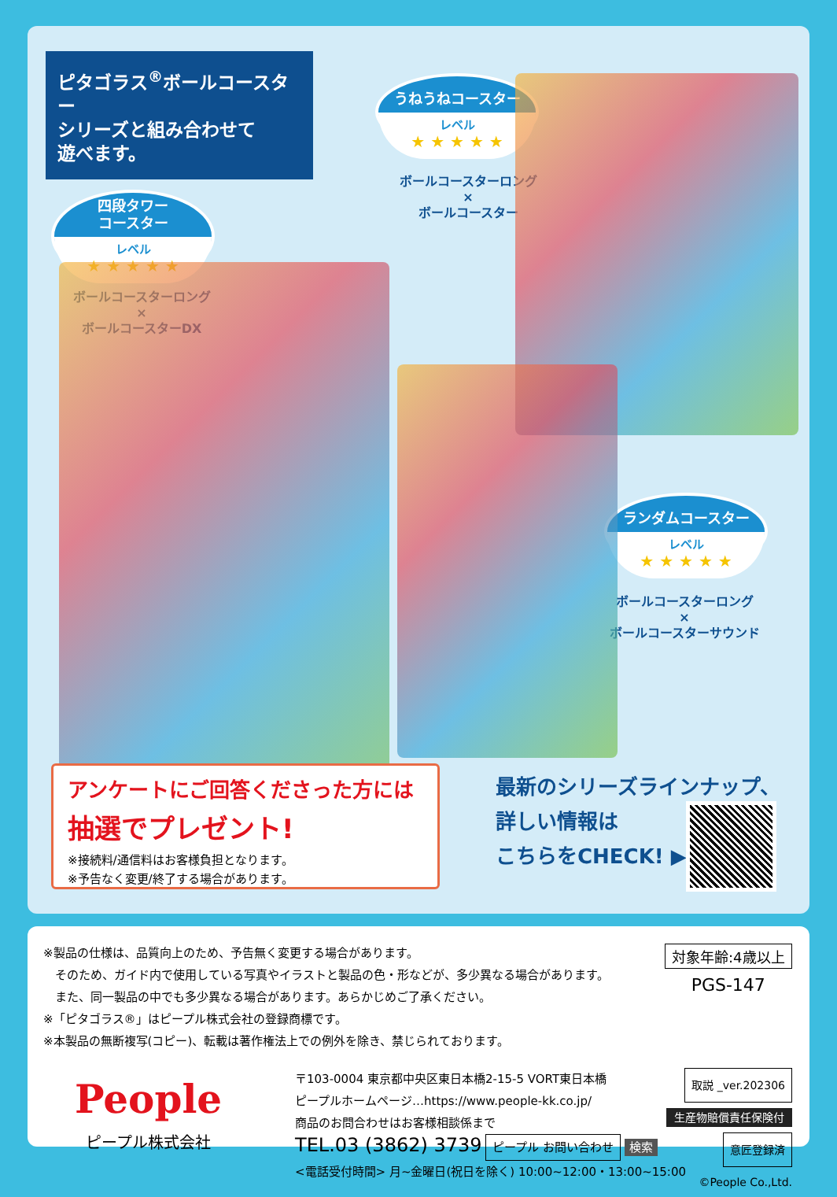ピタゴラス<sup>®</sup>ボールコースター
シリーズと組み合わせて
遊べます。
四段タワー
コースター
レベル
★ ★ ★ ★ ★
ボールコースターロング
×
ボールコースターDX
うねうねコースター
レベル
★ ★ ★ ★ ★
ボールコースターロング
×
ボールコースター
ランダムコースター
レベル
★ ★ ★ ★ ★
ボールコースターロング
×
ボールコースターサウンド
アンケートにご回答くださった方には
抽選でプレゼント!
※接続料/通信料はお客様負担となります。
※予告なく変更/終了する場合があります。
最新のシリーズラインナップ、
詳しい情報は
こちらをCHECK! ▶▶
※製品の仕様は、品質向上のため、予告無く変更する場合があります。
　そのため、ガイド内で使用している写真やイラストと製品の色・形などが、多少異なる場合があります。
　また、同一製品の中でも多少異なる場合があります。あらかじめご了承ください。
※「ピタゴラス®」はピープル株式会社の登録商標です。
※本製品の無断複写(コピー)、転載は著作権法上での例外を除き、禁じられております。
対象年齢:4歳以上
PGS-147
People
ピープル株式会社
〒103-0004 東京都中央区東日本橋2-15-5 VORT東日本橋
ピープルホームページ…https://www.people-kk.co.jp/
商品のお問合わせはお客様相談係まで
TEL.03 (3862) 3739 ピープル お問い合わせ 検索
<電話受付時間> 月~金曜日(祝日を除く) 10:00~12:00・13:00~15:00
取説 _ver.202306
生産物賠償責任保険付
意匠登録済
©People Co.,Ltd.